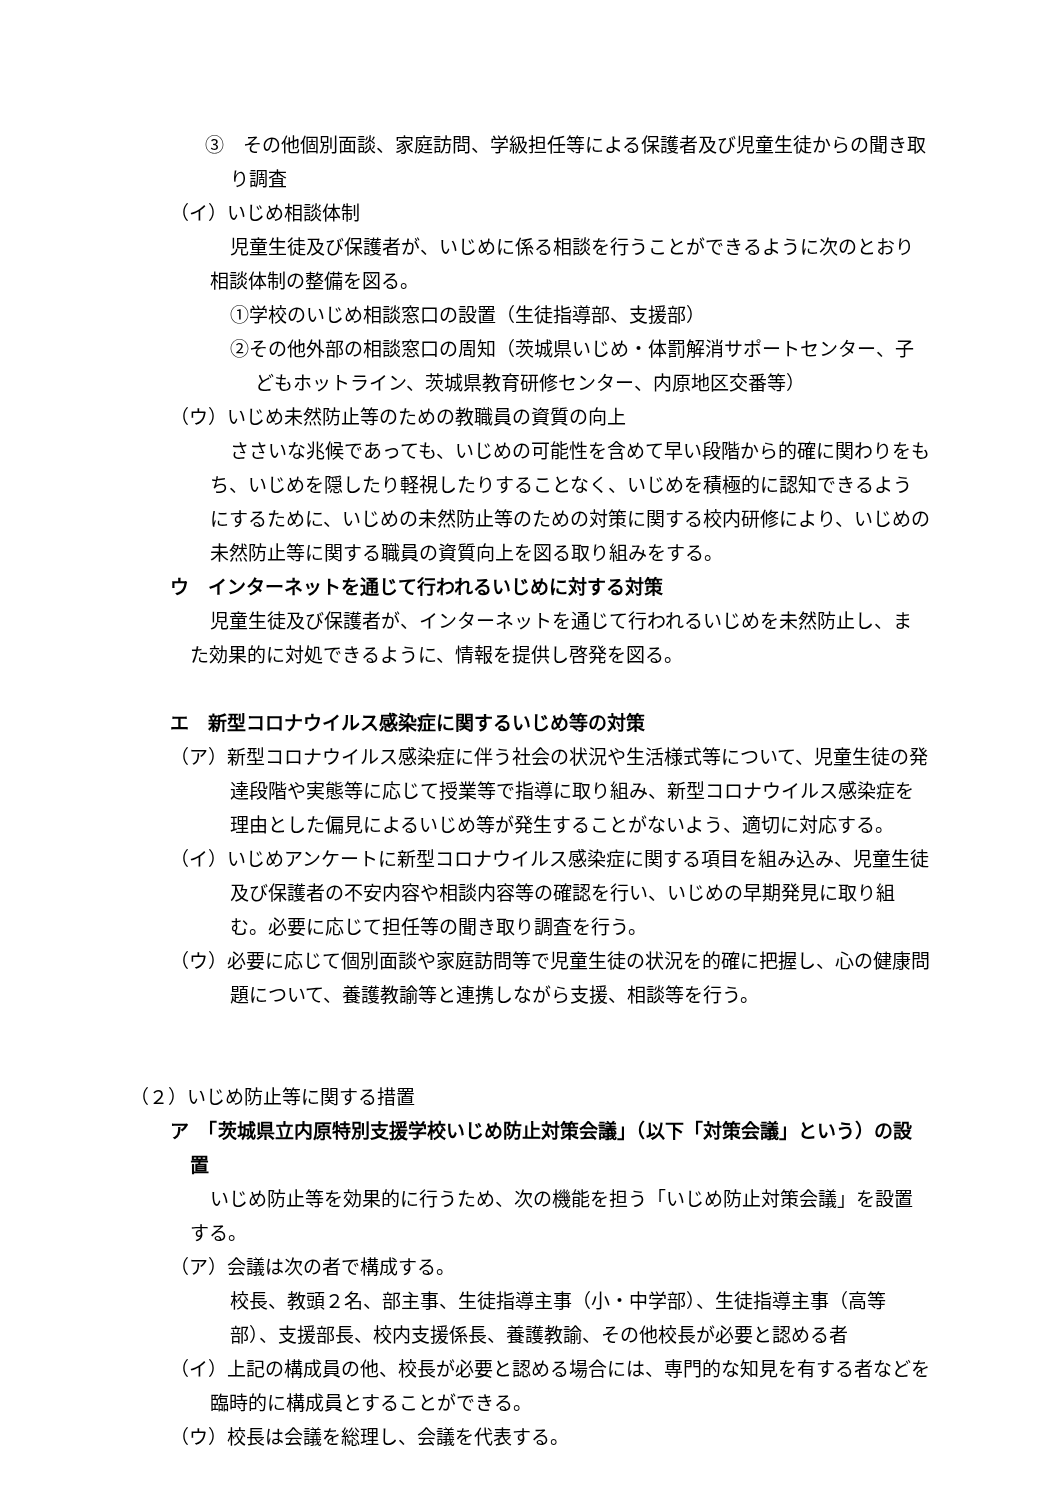③　その他個別面談、家庭訪問、学級担任等による保護者及び児童生徒からの聞き取り調査
（イ）いじめ相談体制
児童生徒及び保護者が、いじめに係る相談を行うことができるように次のとおり相談体制の整備を図る。
①学校のいじめ相談窓口の設置（生徒指導部、支援部）
②その他外部の相談窓口の周知（茨城県いじめ・体罰解消サポートセンター、子どもホットライン、茨城県教育研修センター、内原地区交番等）
（ウ）いじめ未然防止等のための教職員の資質の向上
ささいな兆候であっても、いじめの可能性を含めて早い段階から的確に関わりをもち、いじめを隠したり軽視したりすることなく、いじめを積極的に認知できるようにするために、いじめの未然防止等のための対策に関する校内研修により、いじめの未然防止等に関する職員の資質向上を図る取り組みをする。
ウ　インターネットを通じて行われるいじめに対する対策
児童生徒及び保護者が、インターネットを通じて行われるいじめを未然防止し、また効果的に対処できるように、情報を提供し啓発を図る。
エ　新型コロナウイルス感染症に関するいじめ等の対策
（ア）新型コロナウイルス感染症に伴う社会の状況や生活様式等について、児童生徒の発達段階や実態等に応じて授業等で指導に取り組み、新型コロナウイルス感染症を理由とした偏見によるいじめ等が発生することがないよう、適切に対応する。
（イ）いじめアンケートに新型コロナウイルス感染症に関する項目を組み込み、児童生徒及び保護者の不安内容や相談内容等の確認を行い、いじめの早期発見に取り組む。必要に応じて担任等の聞き取り調査を行う。
（ウ）必要に応じて個別面談や家庭訪問等で児童生徒の状況を的確に把握し、心の健康問題について、養護教諭等と連携しながら支援、相談等を行う。
（２）いじめ防止等に関する措置
ア　「茨城県立内原特別支援学校いじめ防止対策会議」（以下「対策会議」という）の設置
いじめ防止等を効果的に行うため、次の機能を担う「いじめ防止対策会議」を設置する。
（ア）会議は次の者で構成する。
校長、教頭２名、部主事、生徒指導主事（小・中学部）、生徒指導主事（高等部）、支援部長、校内支援係長、養護教諭、その他校長が必要と認める者
（イ）上記の構成員の他、校長が必要と認める場合には、専門的な知見を有する者などを臨時的に構成員とすることができる。
（ウ）校長は会議を総理し、会議を代表する。